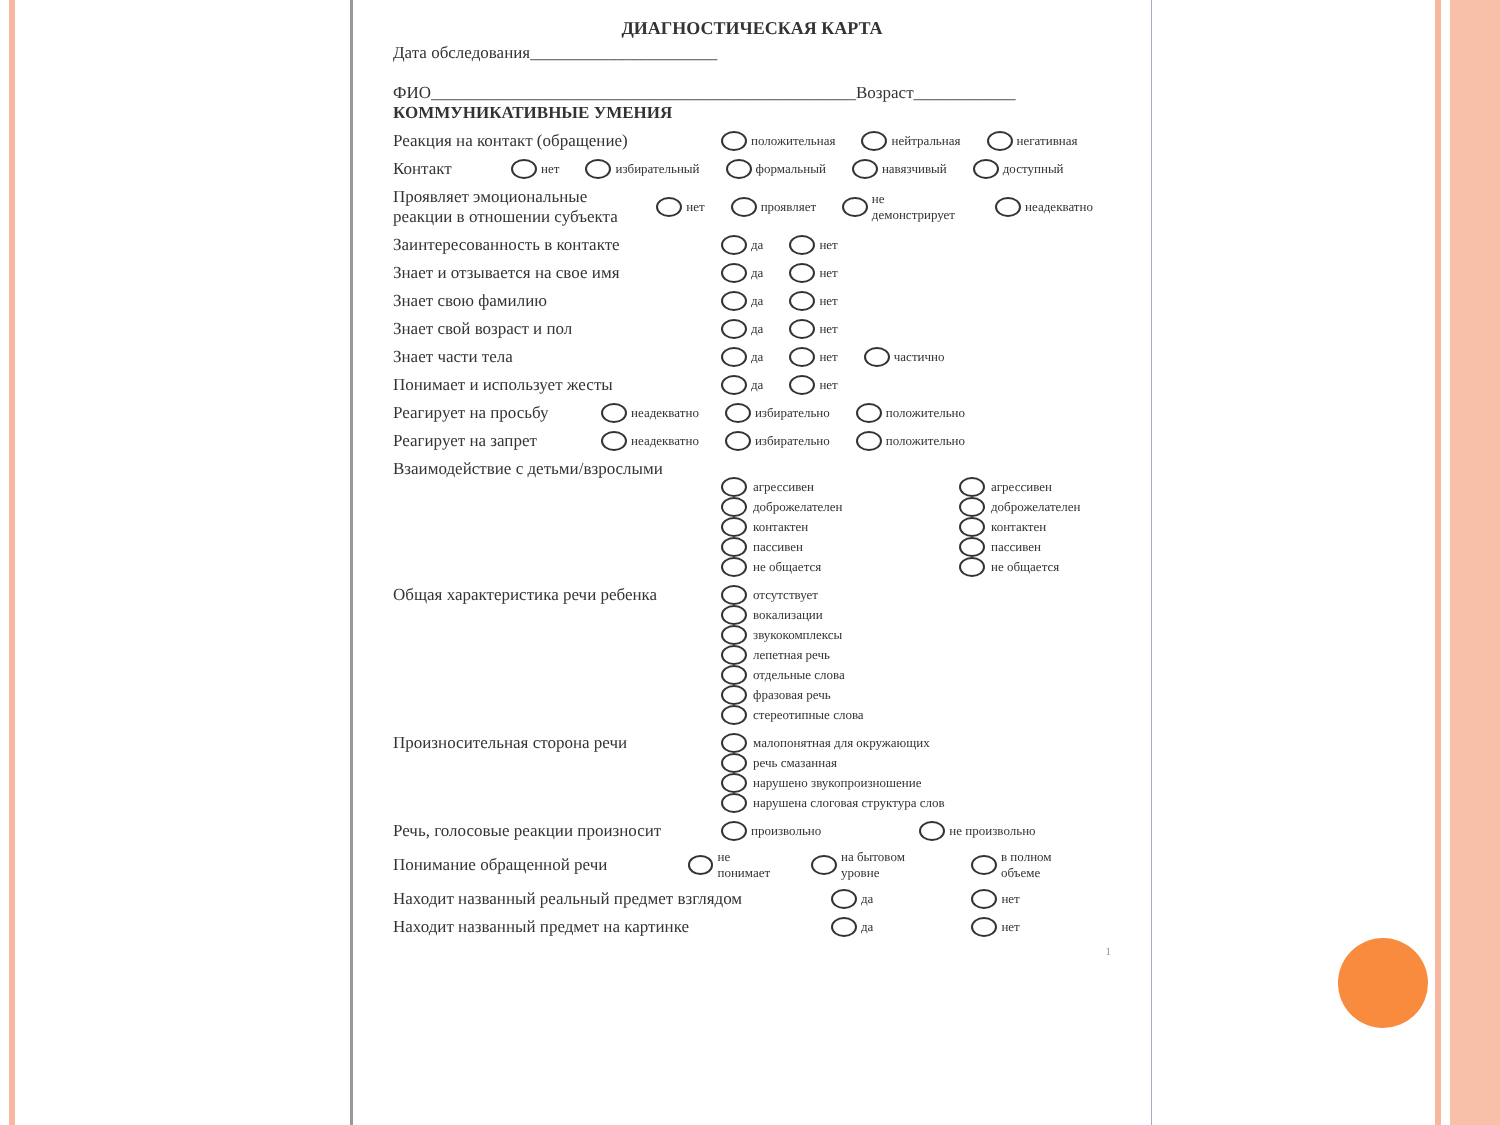ДИАГНОСТИЧЕСКАЯ КАРТА
Дата обследования______________________
ФИО__________________________________________________Возраст____________
КОММУНИКАТИВНЫЕ УМЕНИЯ
Реакция на контакт (обращение) положительная нейтральная негативная
Контакт нет избирательный формальный навязчивый доступный
Проявляет эмоциональные реакции в отношении субъекта нет проявляет не демонстрирует неадекватно
Заинтересованность в контакте да нет
Знает и отзывается на свое имя да нет
Знает свою фамилию да нет
Знает свой возраст и пол да нет
Знает части тела да нет частично
Понимает и использует жесты да нет
Реагирует на просьбу неадекватно избирательно положительно
Реагирует на запрет неадекватно избирательно положительно
Взаимодействие с детьми/взрослыми
агрессивен
доброжелателен
контактен
пассивен
не общается
агрессивен
доброжелателен
контактен
пассивен
не общается
Общая характеристика речи ребенка
отсутствует
вокализации
звукокомплексы
лепетная речь
отдельные слова
фразовая речь
стереотипные слова
Произносительная сторона речи
малопонятная для окружающих
речь смазанная
нарушено звукопроизношение
нарушена слоговая структура слов
Речь, голосовые реакции произносит произвольно не произвольно
Понимание обращенной речи не понимает на бытовом уровне в полном объеме
Находит названный реальный предмет взглядом да нет
Находит названный предмет на картинке да нет
1